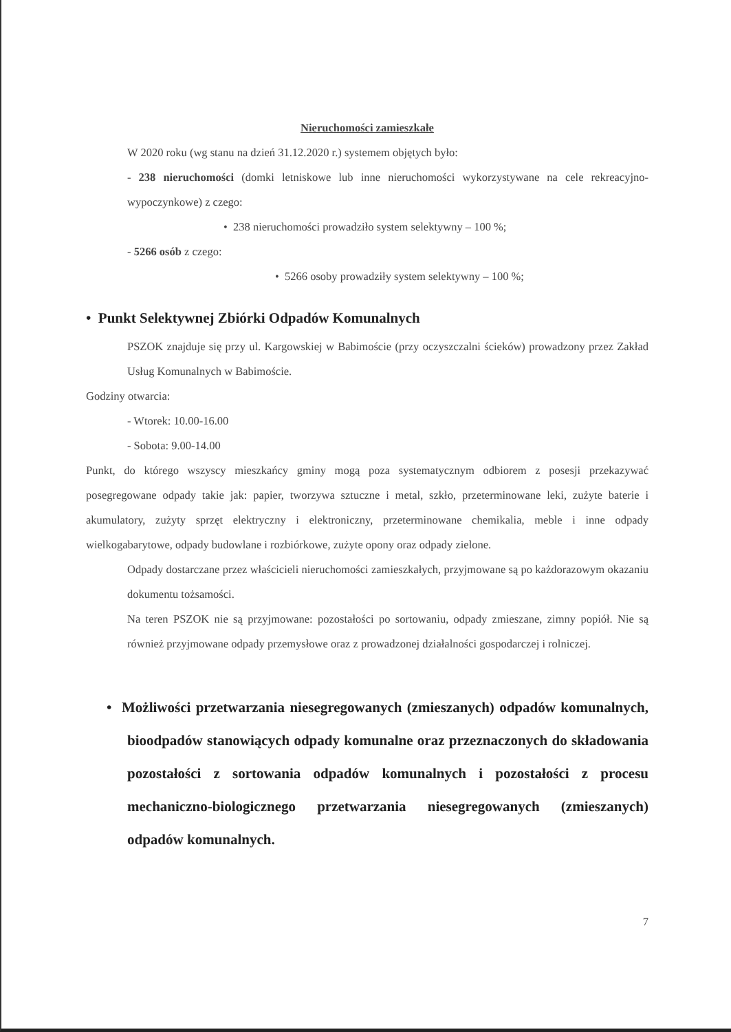Nieruchomości zamieszkałe
W 2020 roku (wg stanu na dzień 31.12.2020 r.) systemem objętych było:
- 238 nieruchomości (domki letniskowe lub inne nieruchomości wykorzystywane na cele rekreacyjno-wypoczynkowe) z czego:
• 238 nieruchomości prowadziło system selektywny – 100 %;
- 5266 osób z czego:
• 5266 osoby prowadziły system selektywny – 100 %;
• Punkt Selektywnej Zbiórki Odpadów Komunalnych
PSZOK znajduje się przy ul. Kargowskiej w Babimoście (przy oczyszczalni ścieków) prowadzony przez Zakład Usług Komunalnych w Babimoście.
Godziny otwarcia:
- Wtorek: 10.00-16.00
- Sobota: 9.00-14.00
Punkt, do którego wszyscy mieszkańcy gminy mogą poza systematycznym odbiorem z posesji przekazywać posegregowane odpady takie jak: papier, tworzywa sztuczne i metal, szkło, przeterminowane leki, zużyte baterie i akumulatory, zużyty sprzęt elektryczny i elektroniczny, przeterminowane chemikalia, meble i inne odpady wielkogabarytowe, odpady budowlane i rozbiórkowe, zużyte opony oraz odpady zielone.
Odpady dostarczane przez właścicieli nieruchomości zamieszkałych, przyjmowane są po każdorazowym okazaniu dokumentu tożsamości.
Na teren PSZOK nie są przyjmowane: pozostałości po sortowaniu, odpady zmieszane, zimny popiół. Nie są również przyjmowane odpady przemysłowe oraz z prowadzonej działalności gospodarczej i rolniczej.
• Możliwości przetwarzania niesegregowanych (zmieszanych) odpadów komunalnych, bioodpadów stanowiących odpady komunalne oraz przeznaczonych do składowania pozostałości z sortowania odpadów komunalnych i pozostałości z procesu mechaniczno-biologicznego przetwarzania niesegregowanych (zmieszanych) odpadów komunalnych.
7